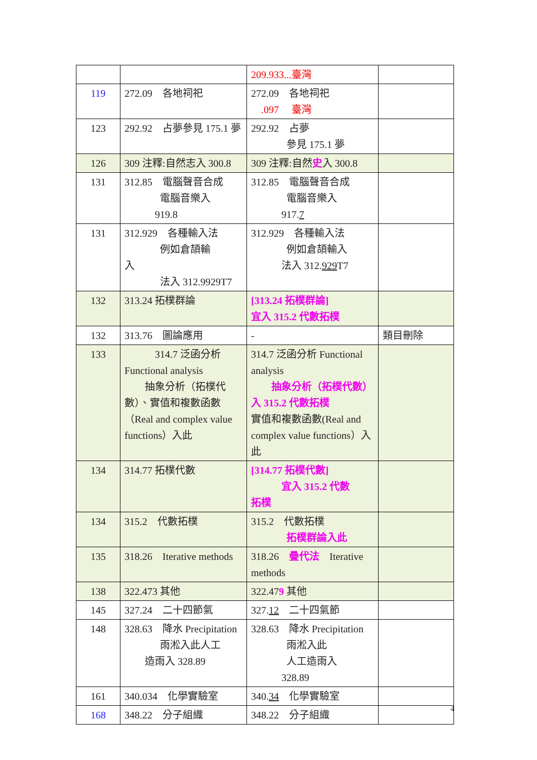| | | 209.933...臺灣 | |
| 119 | 272.09 各地祠祀 | 272.09 各地祠祀 .097 臺灣 | |
| 123 | 292.92 占夢參見 175.1 夢 | 292.92 占夢 參見 175.1 夢 | |
| 126 | 309 注釋:自然志入 300.8 | 309 注釋:自然 史 入 300.8 | |
| 131 | 312.85 電腦聲音合成 電腦音樂入 919.8 | 312.85 電腦聲音合成 電腦音樂入 917. 7 | |
| 131 | 312.929 各種輸入法 例如倉頡輸 入 法入 312.9929T7 | 312.929 各種輸入法 例如倉頡輸入 法入 312. 929 T7 | |
| 132 | 313.24 拓樸群論 | [313.24 拓樸群論] 宜入 315.2 代數拓樸 | |
| 132 | 313.76 圖論應用 | - | 類目刪除 |
| 133 | 314.7 泛函分析 Functional analysis 抽象分析（拓樸代數）、實值和複數函數（Real and complex value functions）入此 | 314.7 泛函分析 Functional analysis 抽象分析（拓樸代數）入 315.2 代數拓樸 實值和複數函數(Real and complex value functions）入此 | |
| 134 | 314.77 拓樸代數 | [314.77 拓樸代數] 宜入 315.2 代數 拓樸 | |
| 134 | 315.2 代數拓樸 | 315.2 代數拓樸 拓樸群論入此 | |
| 135 | 318.26 Iterative methods | 318.26 疊代法 Iterative methods | |
| 138 | 322.473 其他 | 322.47 9 其他 | |
| 145 | 327.24 二十四節氣 | 327. 12 二十四氣節 | |
| 148 | 328.63 降水 Precipitation 雨淞入此人工 造雨入 328.89 | 328.63 降水 Precipitation 雨淞入此 人工造雨入 328.89 | |
| 161 | 340.034 化學實驗室 | 340. 34 化學實驗室 | |
| 168 | 348.22 分子組織 | 348.22 分子組織 | |
4